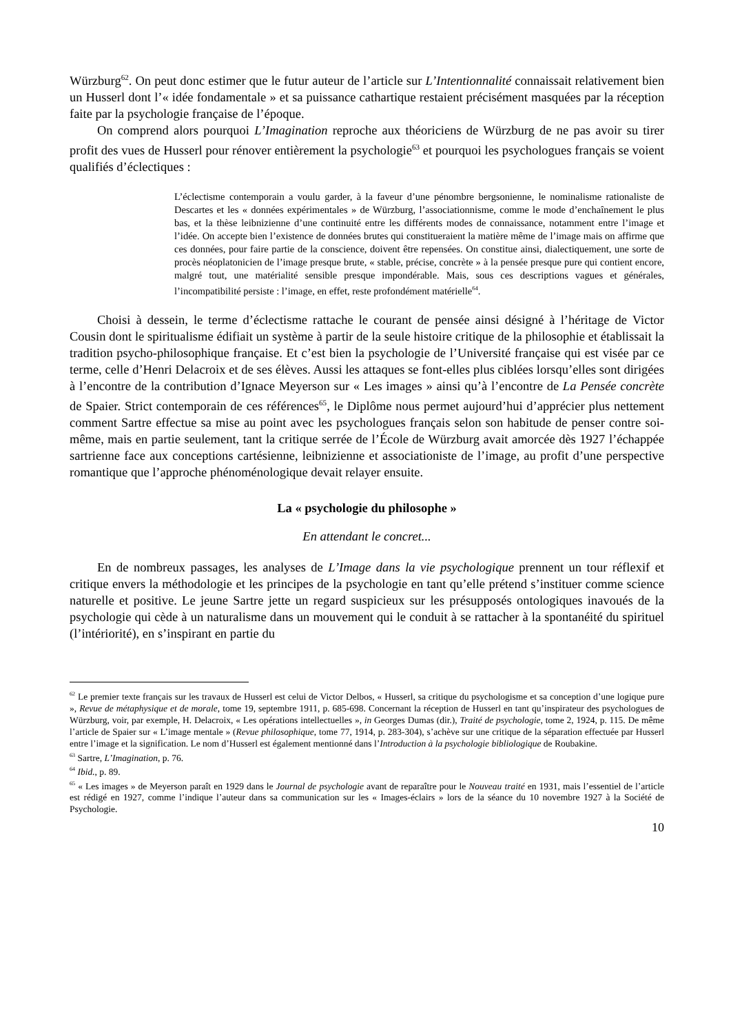Würzburg<sup>62</sup>. On peut donc estimer que le futur auteur de l’article sur L’Intentionnalité connaissait relativement bien un Husserl dont l’« idée fondamentale » et sa puissance cathartique restaient précisément masquées par la réception faite par la psychologie française de l’époque.
On comprend alors pourquoi L’Imagination reproche aux théoriciens de Würzburg de ne pas avoir su tirer profit des vues de Husserl pour rénover entièrement la psychologie<sup>63</sup> et pourquoi les psychologues français se voient qualifiés d’éclectiques :
L’éclectisme contemporain a voulu garder, à la faveur d’une pénombre bergsonienne, le nominalisme rationaliste de Descartes et les « données expérimentales » de Würzburg, l’associationnisme, comme le mode d’enchaînement le plus bas, et la thèse leibnizienne d’une continuité entre les différents modes de connaissance, notamment entre l’image et l’idée. On accepte bien l’existence de données brutes qui constitueraient la matière même de l’image mais on affirme que ces données, pour faire partie de la conscience, doivent être repensées. On constitue ainsi, dialectiquement, une sorte de procès néoplatonicien de l’image presque brute, « stable, précise, concrète » à la pensée presque pure qui contient encore, malgré tout, une matérialité sensible presque impondérable. Mais, sous ces descriptions vagues et générales, l’incompatibilité persiste : l’image, en effet, reste profondément matérielle<sup>64</sup>.
Choisi à dessein, le terme d’éclectisme rattache le courant de pensée ainsi désigné à l’héritage de Victor Cousin dont le spiritualisme édifiait un système à partir de la seule histoire critique de la philosophie et établissait la tradition psycho-philosophique française. Et c’est bien la psychologie de l’Université française qui est visée par ce terme, celle d’Henri Delacroix et de ses élèves. Aussi les attaques se font-elles plus ciblées lorsqu’elles sont dirigées à l’encontre de la contribution d’Ignace Meyerson sur « Les images » ainsi qu’à l’encontre de La Pensée concrète de Spaier. Strict contemporain de ces références<sup>65</sup>, le Diplôme nous permet aujourd’hui d’apprécier plus nettement comment Sartre effectue sa mise au point avec les psychologues français selon son habitude de penser contre soi-même, mais en partie seulement, tant la critique serrée de l’École de Würzburg avait amorcée dès 1927 l’échappée sartrienne face aux conceptions cartésienne, leibnizienne et associationiste de l’image, au profit d’une perspective romantique que l’approche phénoménologique devait relayer ensuite.
La « psychologie du philosophe »
En attendant le concret...
En de nombreux passages, les analyses de L’Image dans la vie psychologique prennent un tour réflexif et critique envers la méthodologie et les principes de la psychologie en tant qu’elle prétend s’instituer comme science naturelle et positive. Le jeune Sartre jette un regard suspicieux sur les présupposés ontologiques inavoués de la psychologie qui cède à un naturalisme dans un mouvement qui le conduit à se rattacher à la spontanéité du spirituel (l’intériorité), en s’inspirant en partie du
<sup>62</sup> Le premier texte français sur les travaux de Husserl est celui de Victor Delbos, « Husserl, sa critique du psychologisme et sa conception d’une logique pure », Revue de métaphysique et de morale, tome 19, septembre 1911, p. 685-698. Concernant la réception de Husserl en tant qu’inspirateur des psychologues de Würzburg, voir, par exemple, H. Delacroix, « Les opérations intellectuelles », in Georges Dumas (dir.), Traité de psychologie, tome 2, 1924, p. 115. De même l’article de Spaier sur « L’image mentale » (Revue philosophique, tome 77, 1914, p. 283-304), s’achève sur une critique de la séparation effectuée par Husserl entre l’image et la signification. Le nom d’Husserl est également mentionné dans l’Introduction à la psychologie bibliologique de Roubakine.
<sup>63</sup> Sartre, L’Imagination, p. 76.
<sup>64</sup> Ibid., p. 89.
<sup>65</sup> « Les images » de Meyerson paraît en 1929 dans le Journal de psychologie avant de reparaître pour le Nouveau traité en 1931, mais l’essentiel de l’article est rédigé en 1927, comme l’indique l’auteur dans sa communication sur les « Images-éclairs » lors de la séance du 10 novembre 1927 à la Société de Psychologie.
10